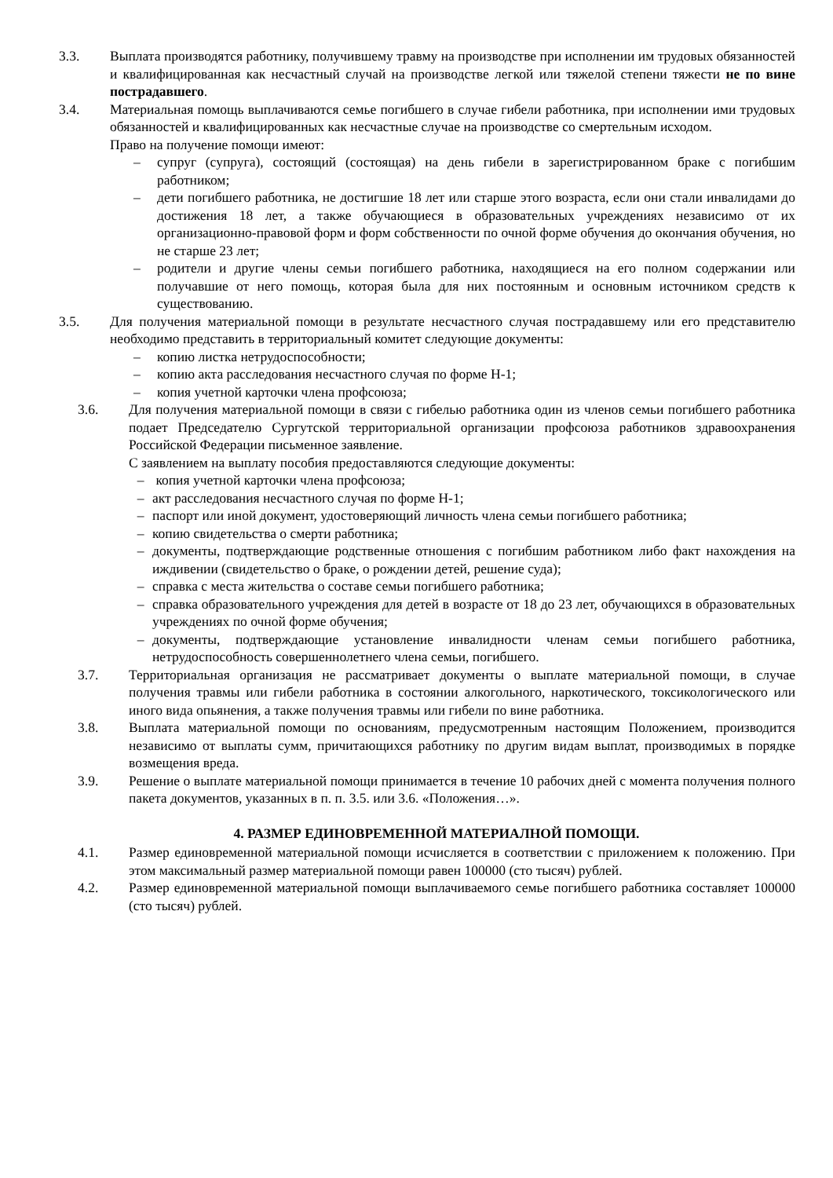3.3. Выплата производятся работнику, получившему травму на производстве при исполнении им трудовых обязанностей и квалифицированная как несчастный случай на производстве легкой или тяжелой степени тяжести не по вине пострадавшего.
3.4. Материальная помощь выплачиваются семье погибшего в случае гибели работника, при исполнении ими трудовых обязанностей и квалифицированных как несчастные случае на производстве со смертельным исходом.
Право на получение помощи имеют:
– супруг (супруга), состоящий (состоящая) на день гибели в зарегистрированном браке с погибшим работником;
– дети погибшего работника, не достигшие 18 лет или старше этого возраста, если они стали инвалидами до достижения 18 лет, а также обучающиеся в образовательных учреждениях независимо от их организационно-правовой форм и форм собственности по очной форме обучения до окончания обучения, но не старше 23 лет;
– родители и другие члены семьи погибшего работника, находящиеся на его полном содержании или получавшие от него помощь, которая была для них постоянным и основным источником средств к существованию.
3.5. Для получения материальной помощи в результате несчастного случая пострадавшему или его представителю необходимо представить в территориальный комитет следующие документы:
– копию листка нетрудоспособности;
– копию акта расследования несчастного случая по форме Н-1;
– копия учетной карточки члена профсоюза;
3.6. Для получения материальной помощи в связи с гибелью работника один из членов семьи погибшего работника подает Председателю Сургутской территориальной организации профсоюза работников здравоохранения Российской Федерации письменное заявление.
С заявлением на выплату пособия предоставляются следующие документы:
– копия учетной карточки члена профсоюза;
– акт расследования несчастного случая по форме Н-1;
– паспорт или иной документ, удостоверяющий личность члена семьи погибшего работника;
– копию свидетельства о смерти работника;
– документы, подтверждающие родственные отношения с погибшим работником либо факт нахождения на иждивении (свидетельство о браке, о рождении детей, решение суда);
– справка с места жительства о составе семьи погибшего работника;
– справка образовательного учреждения для детей в возрасте от 18 до 23 лет, обучающихся в образовательных учреждениях по очной форме обучения;
– документы, подтверждающие установление инвалидности членам семьи погибшего работника, нетрудоспособность совершеннолетнего члена семьи, погибшего.
3.7. Территориальная организация не рассматривает документы о выплате материальной помощи, в случае получения травмы или гибели работника в состоянии алкогольного, наркотического, токсикологического или иного вида опьянения, а также получения травмы или гибели по вине работника.
3.8. Выплата материальной помощи по основаниям, предусмотренным настоящим Положением, производится независимо от выплаты сумм, причитающихся работнику по другим видам выплат, производимых в порядке возмещения вреда.
3.9. Решение о выплате материальной помощи принимается в течение 10 рабочих дней с момента получения полного пакета документов, указанных в п. п. 3.5. или 3.6. «Положения…».
4. РАЗМЕР ЕДИНОВРЕМЕННОЙ МАТЕРИАЛНОЙ ПОМОЩИ.
4.1. Размер единовременной материальной помощи исчисляется в соответствии с приложением к положению. При этом максимальный размер материальной помощи равен 100000 (сто тысяч) рублей.
4.2. Размер единовременной материальной помощи выплачиваемого семье погибшего работника составляет 100000 (сто тысяч) рублей.